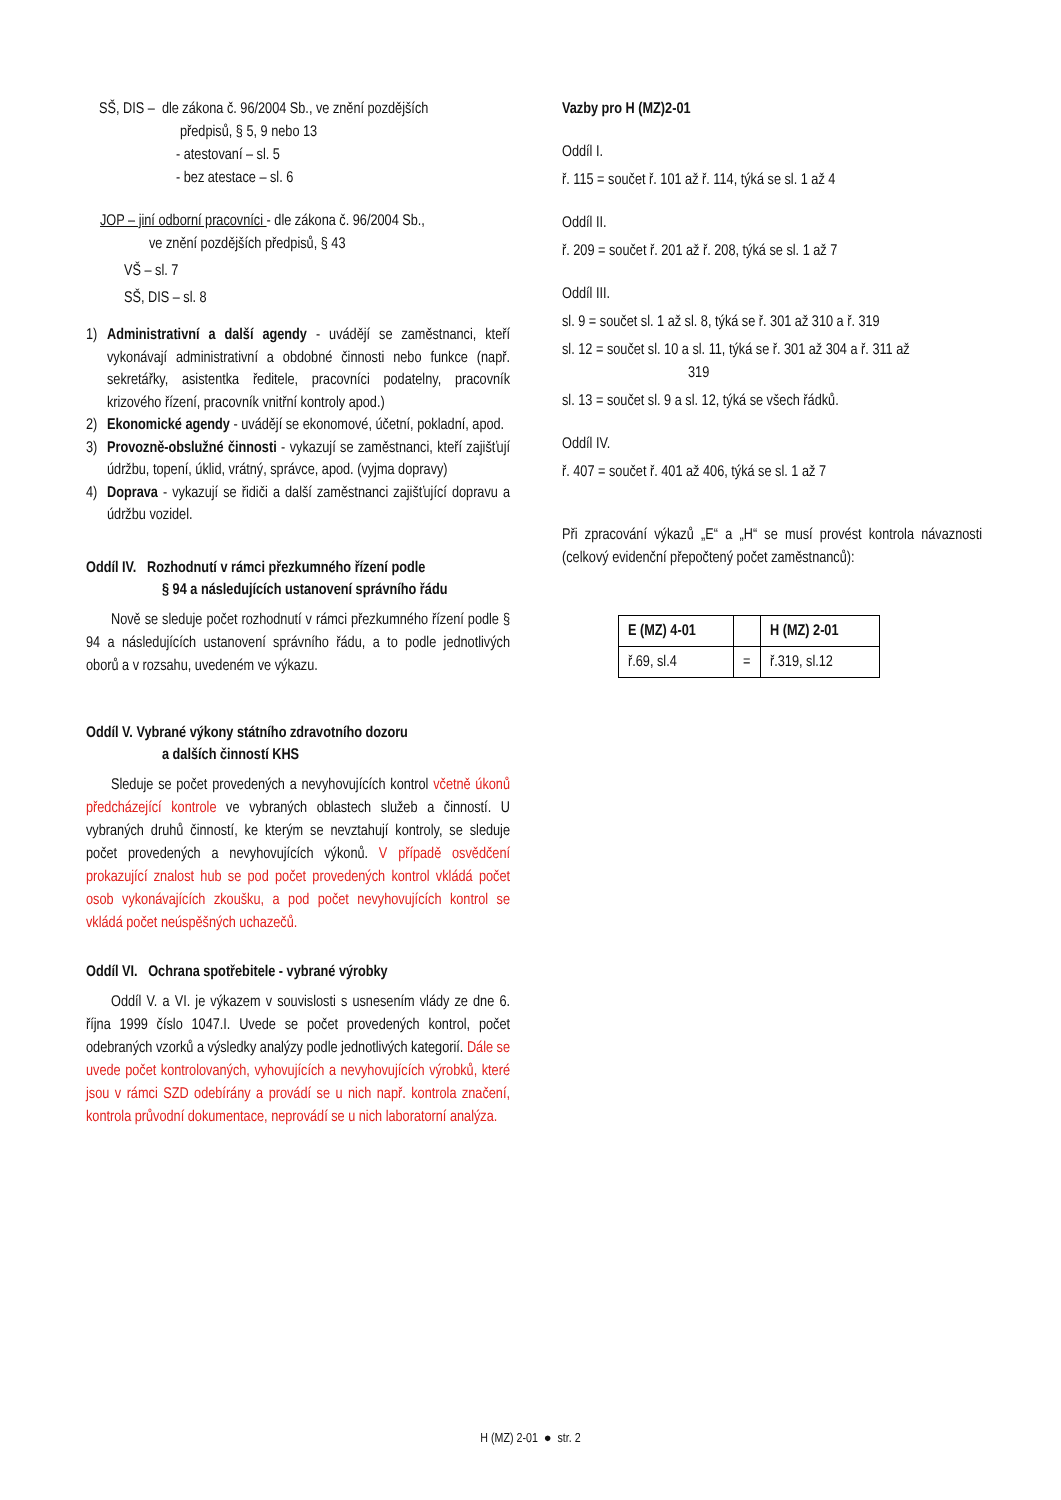SŠ, DIS – dle zákona č. 96/2004 Sb., ve znění pozdějších
předpisů, § 5, 9 nebo 13
- atestovaní – sl. 5
- bez atestace – sl. 6
JOP – jiní odborní pracovníci - dle zákona č. 96/2004 Sb.,
ve znění pozdějších předpisů, § 43
VŠ – sl. 7
SŠ, DIS – sl. 8
1) Administrativní a další agendy - uvádějí se zaměstnanci, kteří vykonávají administrativní a obdobné činnosti nebo funkce (např. sekretářky, asistentka ředitele, pracovníci podatelny, pracovník krizového řízení, pracovník vnitřní kontroly apod.)
2) Ekonomické agendy - uvádějí se ekonomové, účetní, pokladní, apod.
3) Provozně-obslužné činnosti - vykazují se zaměstnanci, kteří zajišťují údržbu, topení, úklid, vrátný, správce, apod. (vyjma dopravy)
4) Doprava - vykazují se řidiči a další zaměstnanci zajišťující dopravu a údržbu vozidel.
Oddíl IV. Rozhodnutí v rámci přezkumného řízení podle
§ 94 a následujících ustanovení správního řádu
Nově se sleduje počet rozhodnutí v rámci přezkumného řízení podle § 94 a následujících ustanovení správního řádu, a to podle jednotlivých oborů a v rozsahu, uvedeném ve výkazu.
Oddíl V. Vybrané výkony státního zdravotního dozoru
a dalších činností KHS
Sleduje se počet provedených a nevyhovujících kontrol včetně úkonů předcházející kontrole ve vybraných oblastech služeb a činností. U vybraných druhů činností, ke kterým se nevztahují kontroly, se sleduje počet provedených a nevyhovujících výkonů. V případě osvědčení prokazující znalost hub se pod počet provedených kontrol vkládá počet osob vykonávajících zkoušku, a pod počet nevyhovujících kontrol se vkládá počet neúspěšných uchazečů.
Oddíl VI. Ochrana spotřebitele - vybrané výrobky
Oddíl V. a VI. je výkazem v souvislosti s usnesením vlády ze dne 6. října 1999 číslo 1047.I. Uvede se počet provedených kontrol, počet odebraných vzorků a výsledky analýzy podle jednotlivých kategorií. Dále se uvede počet kontrolovaných, vyhovujících a nevyhovujících výrobků, které jsou v rámci SZD odebírány a provádí se u nich např. kontrola značení, kontrola průvodní dokumentace, neprovádí se u nich laboratorní analýza.
Vazby pro H (MZ)2-01
Oddíl I.
ř. 115 = součet ř. 101 až ř. 114, týká se sl. 1 až 4
Oddíl II.
ř. 209 = součet ř. 201 až ř. 208, týká se sl. 1 až 7
Oddíl III.
sl. 9 = součet sl. 1 až sl. 8, týká se ř. 301 až 310 a ř. 319
sl. 12 = součet sl. 10 a sl. 11, týká se ř. 301 až 304 a ř. 311 až
319
sl. 13 = součet sl. 9 a sl. 12, týká se všech řádků.
Oddíl IV.
ř. 407 = součet ř. 401 až 406, týká se sl. 1 až 7
Při zpracování výkazů „E“ a „H“ se musí provést kontrola návaznosti (celkový evidenční přepočtený počet zaměstnanců):
| E (MZ) 4-01 | | H (MZ) 2-01 |
| ř.69, sl.4 | = | ř.319, sl.12 |
H (MZ) 2-01 ● str. 2